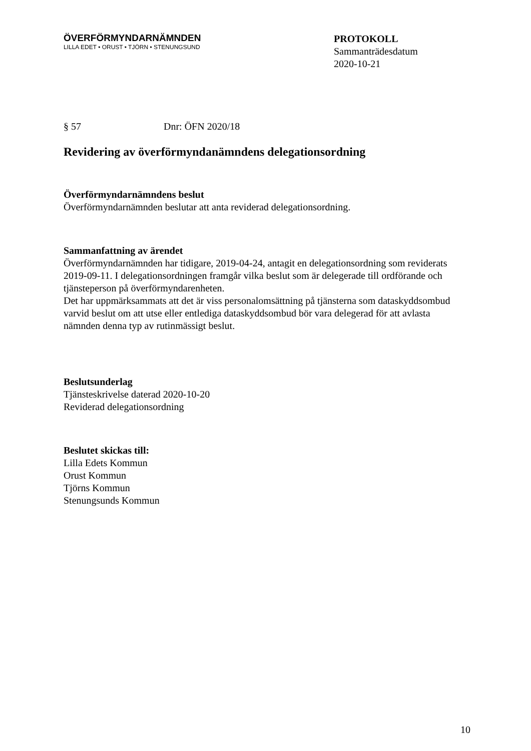ÖVERFÖRMYNDARNÄMNDEN
LILLA EDET • ORUST • TJÖRN • STENUNGSUND
PROTOKOLL
Sammanträdesdatum
2020-10-21
§ 57 Dnr: ÖFN 2020/18
Revidering av överförmyndanämndens delegationsordning
Överförmyndarnämndens beslut
Överförmyndarnämnden beslutar att anta reviderad delegationsordning.
Sammanfattning av ärendet
Överförmyndarnämnden har tidigare, 2019-04-24, antagit en delegationsordning som reviderats 2019-09-11. I delegationsordningen framgår vilka beslut som är delegerade till ordförande och tjänsteperson på överförmyndarenheten.
Det har uppmärksammats att det är viss personalomsättning på tjänsterna som dataskyddsombud varvid beslut om att utse eller entlediga dataskyddsombud bör vara delegerad för att avlasta nämnden denna typ av rutinmässigt beslut.
Beslutsunderlag
Tjänsteskrivelse daterad 2020-10-20
Reviderad delegationsordning
Beslutet skickas till:
Lilla Edets Kommun
Orust Kommun
Tjörns Kommun
Stenungsunds Kommun
10